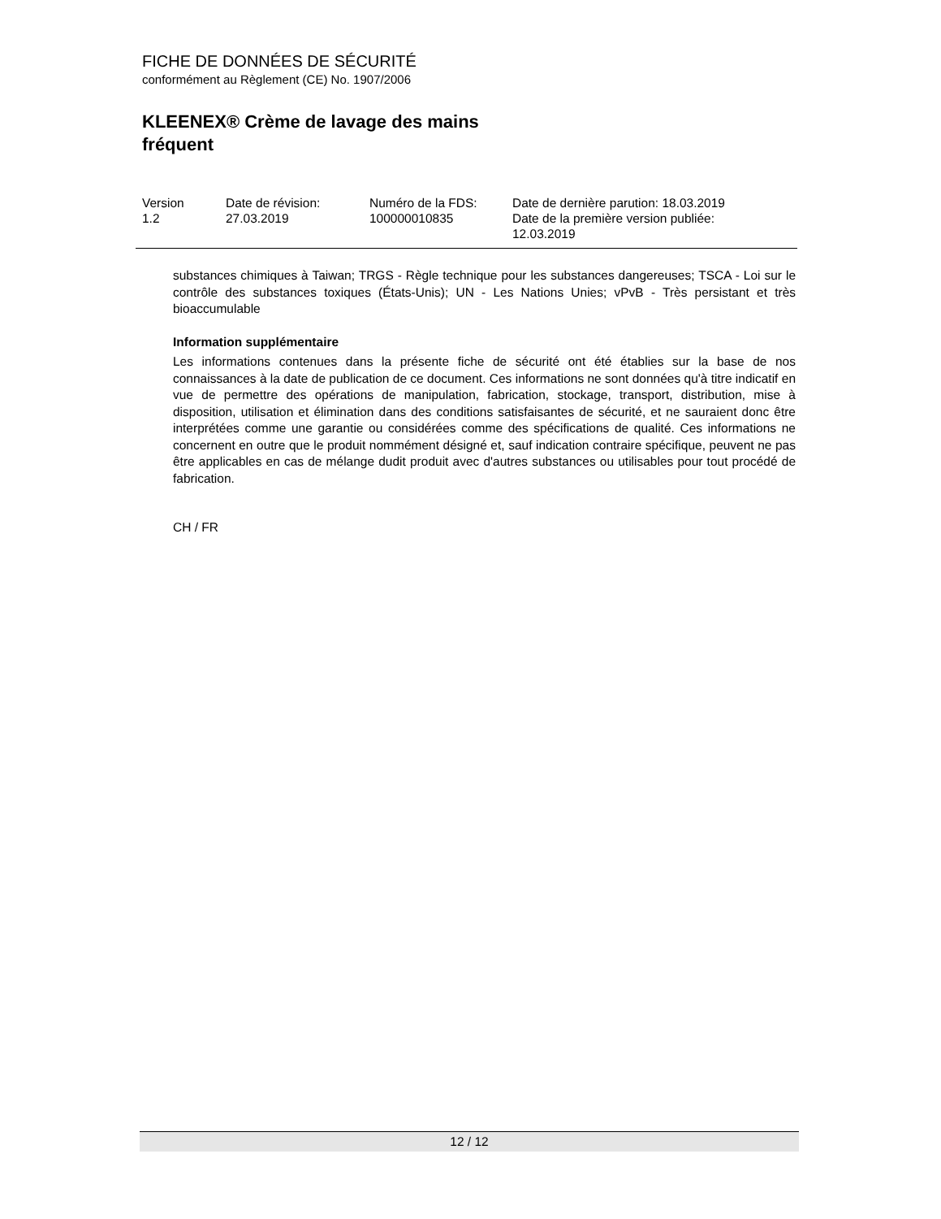FICHE DE DONNÉES DE SÉCURITÉ
conformément au Règlement (CE) No. 1907/2006
KLEENEX® Crème de lavage des mains
fréquent
Version
1.2
Date de révision:
27.03.2019
Numéro de la FDS:
100000010835
Date de dernière parution: 18.03.2019
Date de la première version publiée:
12.03.2019
substances chimiques à Taiwan; TRGS - Règle technique pour les substances dangereuses; TSCA - Loi sur le contrôle des substances toxiques (États-Unis); UN - Les Nations Unies; vPvB - Très persistant et très bioaccumulable
Information supplémentaire
Les informations contenues dans la présente fiche de sécurité ont été établies sur la base de nos connaissances à la date de publication de ce document. Ces informations ne sont données qu'à titre indicatif en vue de permettre des opérations de manipulation, fabrication, stockage, transport, distribution, mise à disposition, utilisation et élimination dans des conditions satisfaisantes de sécurité, et ne sauraient donc être interprétées comme une garantie ou considérées comme des spécifications de qualité. Ces informations ne concernent en outre que le produit nommément désigné et, sauf indication contraire spécifique, peuvent ne pas être applicables en cas de mélange dudit produit avec d'autres substances ou utilisables pour tout procédé de fabrication.
CH / FR
12 / 12